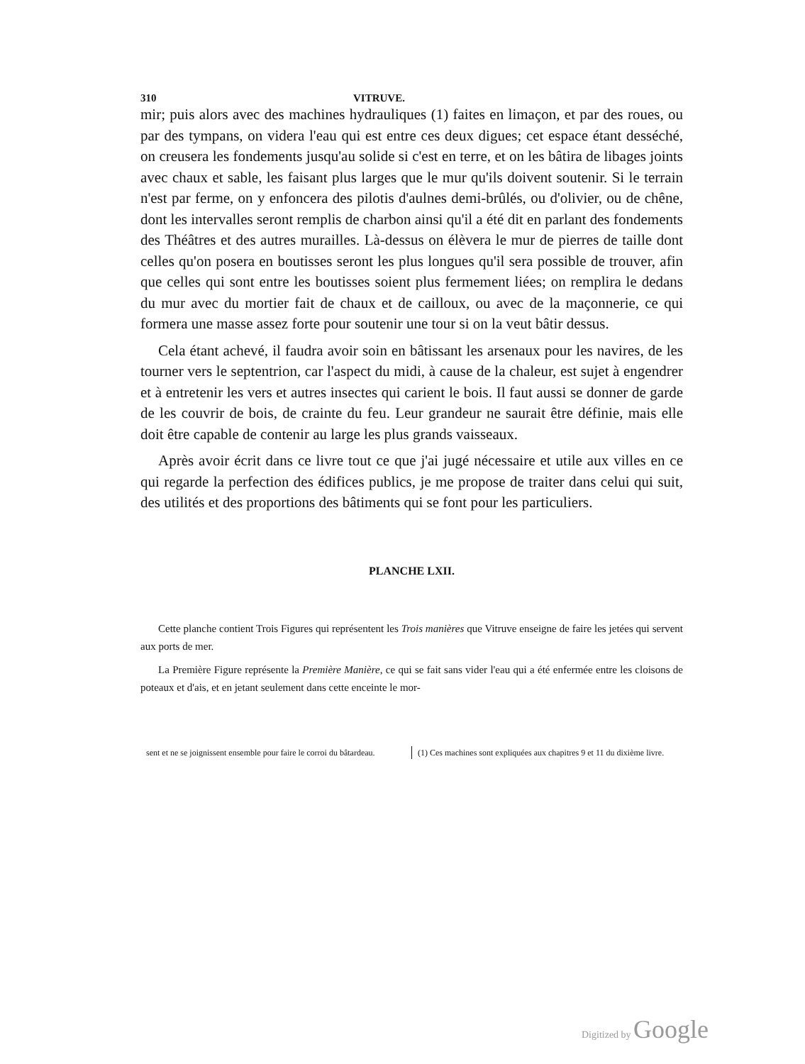310 VITRUVE.
mir; puis alors avec des machines hydrauliques (1) faites en limaçon, et par des roues, ou par des tympans, on videra l'eau qui est entre ces deux digues; cet espace étant desséché, on creusera les fondements jusqu'au solide si c'est en terre, et on les bâtira de libages joints avec chaux et sable, les faisant plus larges que le mur qu'ils doivent soutenir. Si le terrain n'est par ferme, on y enfoncera des pilotis d'aulnes demi-brûlés, ou d'olivier, ou de chêne, dont les intervalles seront remplis de charbon ainsi qu'il a été dit en parlant des fondements des Théâtres et des autres murailles. Là-dessus on élèvera le mur de pierres de taille dont celles qu'on posera en boutisses seront les plus longues qu'il sera possible de trouver, afin que celles qui sont entre les boutisses soient plus fermement liées; on remplira le dedans du mur avec du mortier fait de chaux et de cailloux, ou avec de la maçonnerie, ce qui formera une masse assez forte pour soutenir une tour si on la veut bâtir dessus.
Cela étant achevé, il faudra avoir soin en bâtissant les arsenaux pour les navires, de les tourner vers le septentrion, car l'aspect du midi, à cause de la chaleur, est sujet à engendrer et à entretenir les vers et autres insectes qui carient le bois. Il faut aussi se donner de garde de les couvrir de bois, de crainte du feu. Leur grandeur ne saurait être définie, mais elle doit être capable de contenir au large les plus grands vaisseaux.
Après avoir écrit dans ce livre tout ce que j'ai jugé nécessaire et utile aux villes en ce qui regarde la perfection des édifices publics, je me propose de traiter dans celui qui suit, des utilités et des proportions des bâtiments qui se font pour les particuliers.
PLANCHE LXII.
Cette planche contient Trois Figures qui représentent les Trois manières que Vitruve enseigne de faire les jetées qui servent aux ports de mer.
La Première Figure représente la Première Manière, ce qui se fait sans vider l'eau qui a été enfermée entre les cloisons de poteaux et d'ais, et en jetant seulement dans cette enceinte le mor-
sent et ne se joignissent ensemble pour faire le corroi du bâtardeau.
(1) Ces machines sont expliquées aux chapitres 9 et 11 du dixième livre.
Digitized by Google